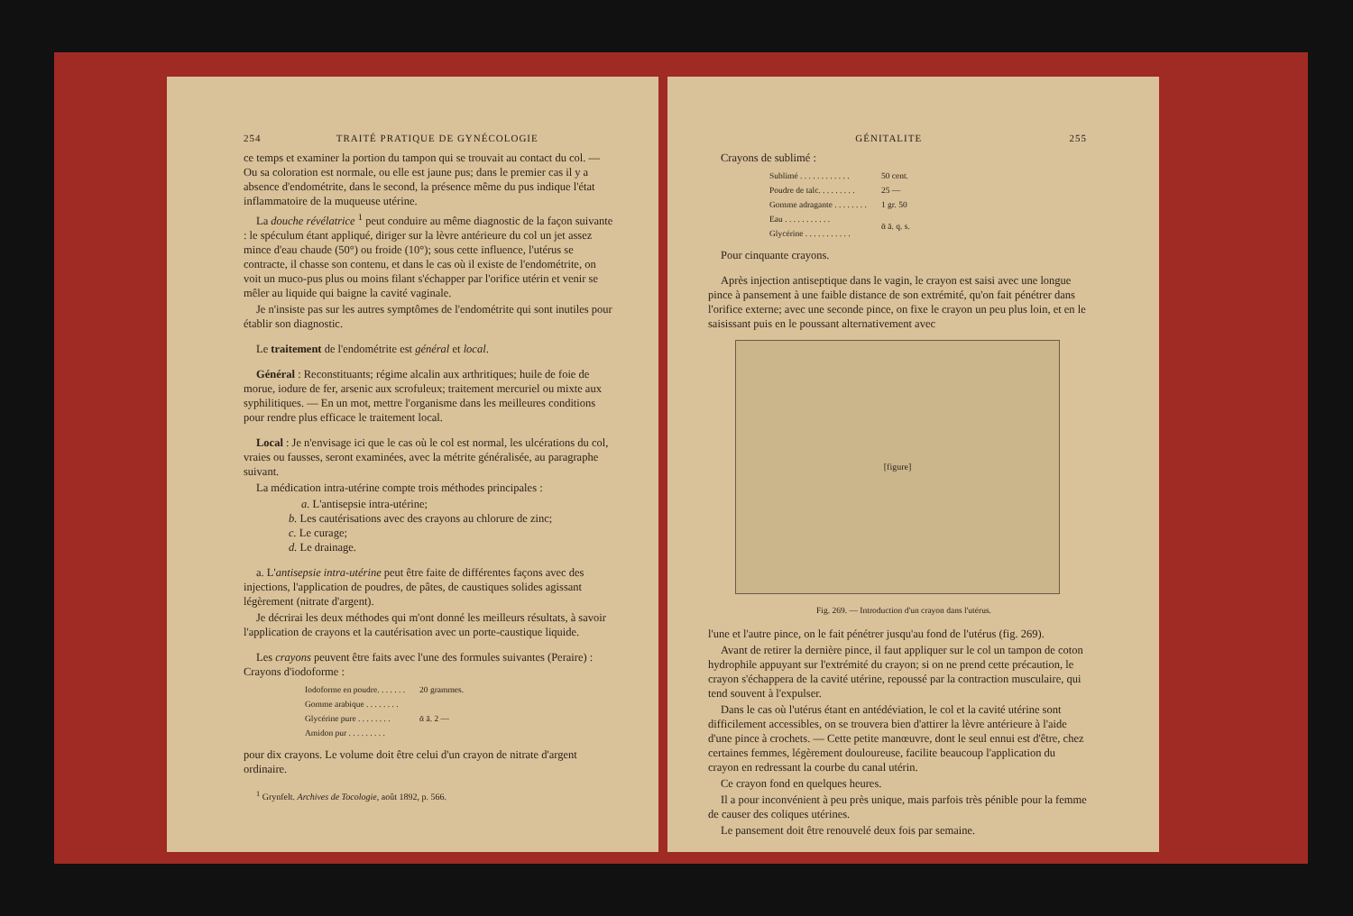254 TRAITÉ PRATIQUE DE GYNÉCOLOGIE
ce temps et examiner la portion du tampon qui se trouvait au contact du col. — Ou sa coloration est normale, ou elle est jaune pus; dans le premier cas il y a absence d'endométrite, dans le second, la présence même du pus indique l'état inflammatoire de la muqueuse utérine.
La douche révélatrice <sup>1</sup> peut conduire au même diagnostic de la façon suivante : le spéculum étant appliqué, diriger sur la lèvre antérieure du col un jet assez mince d'eau chaude (50°) ou froide (10°); sous cette influence, l'utérus se contracte, il chasse son contenu, et dans le cas où il existe de l'endométrite, on voit un muco-pus plus ou moins filant s'échapper par l'orifice utérin et venir se mêler au liquide qui baigne la cavité vaginale.
Je n'insiste pas sur les autres symptômes de l'endométrite qui sont inutiles pour établir son diagnostic.
Le traitement de l'endométrite est général et local.
Général : Reconstituants; régime alcalin aux arthritiques; huile de foie de morue, iodure de fer, arsenic aux scrofuleux; traitement mercuriel ou mixte aux syphilitiques. — En un mot, mettre l'organisme dans les meilleures conditions pour rendre plus efficace le traitement local.
Local : Je n'envisage ici que le cas où le col est normal, les ulcérations du col, vraies ou fausses, seront examinées, avec la métrite généralisée, au paragraphe suivant.
La médication intra-utérine compte trois méthodes principales :
a. L'antisepsie intra-utérine;
b. Les cautérisations avec des crayons au chlorure de zinc;
c. Le curage;
d. Le drainage.
a. L'antisepsie intra-utérine peut être faite de différentes façons avec des injections, l'application de poudres, de pâtes, de caustiques solides agissant légèrement (nitrate d'argent).
Je décrirai les deux méthodes qui m'ont donné les meilleurs résultats, à savoir l'application de crayons et la cautérisation avec un porte-caustique liquide.
Les crayons peuvent être faits avec l'une des formules suivantes (Peraire) :
Crayons d'iodoforme :
| Iodoforme en poudre. . . . . . . | 20 grammes. |
| Gomme arabique . . . . . . . . | ᾱ ā. 2 — |
| Glycérine pure . . . . . . . . | |
| Amidon pur . . . . . . . . . | |
pour dix crayons. Le volume doit être celui d'un crayon de nitrate d'argent ordinaire.
<sup>1</sup> Grynfelt. Archives de Tocologie, août 1892, p. 566.
GÉNITALITE 255
Crayons de sublimé :
| Sublimé . . . . . . . . . . . . | 50 cent. |
| Poudre de talc. . . . . . . . . | 25 — |
| Gomme adragante . . . . . . . . | 1 gr. 50 |
| Eau . . . . . . . . . . . | ᾱ ā. q. s. |
| Glycérine . . . . . . . . . . . | |
Pour cinquante crayons.
Après injection antiseptique dans le vagin, le crayon est saisi avec une longue pince à pansement à une faible distance de son extrémité, qu'on fait pénétrer dans l'orifice externe; avec une seconde pince, on fixe le crayon un peu plus loin, et en le saisissant puis en le poussant alternativement avec
[figure]
Fig. 269. — Introduction d'un crayon dans l'utérus.
l'une et l'autre pince, on le fait pénétrer jusqu'au fond de l'utérus (fig. 269).
Avant de retirer la dernière pince, il faut appliquer sur le col un tampon de coton hydrophile appuyant sur l'extrémité du crayon; si on ne prend cette précaution, le crayon s'échappera de la cavité utérine, repoussé par la contraction musculaire, qui tend souvent à l'expulser.
Dans le cas où l'utérus étant en antédéviation, le col et la cavité utérine sont difficilement accessibles, on se trouvera bien d'attirer la lèvre antérieure à l'aide d'une pince à crochets. — Cette petite manœuvre, dont le seul ennui est d'être, chez certaines femmes, légèrement douloureuse, facilite beaucoup l'application du crayon en redressant la courbe du canal utérin.
Ce crayon fond en quelques heures.
Il a pour inconvénient à peu près unique, mais parfois très pénible pour la femme de causer des coliques utérines.
Le pansement doit être renouvelé deux fois par semaine.